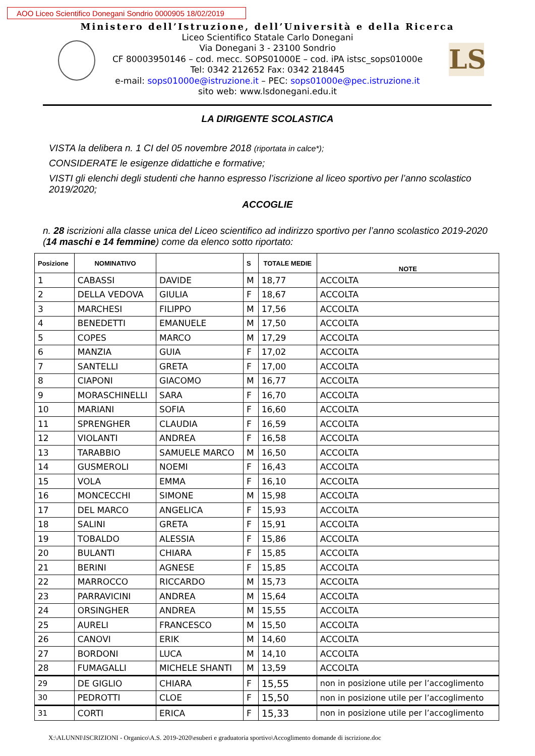AOO Liceo Scientifico Donegani Sondrio 0000905 18/02/2019
LS
Ministero dell’Istruzione, dell’Università e della Ricerca
Liceo Scientifico Statale Carlo Donegani
Via Donegani 3 - 23100 Sondrio
CF 80003950146 – cod. mecc. SOPS01000E – cod. iPA istsc_sops01000e
Tel: 0342 212652 Fax: 0342 218445
e-mail: sops01000e@istruzione.it – PEC: sops01000e@pec.istruzione.it
sito web: www.lsdonegani.edu.it
LA DIRIGENTE SCOLASTICA
VISTA la delibera n. 1 CI del 05 novembre 2018 (riportata in calce*);
CONSIDERATE le esigenze didattiche e formative;
VISTI gli elenchi degli studenti che hanno espresso l’iscrizione al liceo sportivo per l’anno scolastico 2019/2020;
ACCOGLIE
n. 28 iscrizioni alla classe unica del Liceo scientifico ad indirizzo sportivo per l’anno scolastico 2019-2020 (14 maschi e 14 femmine) come da elenco sotto riportato:
| Posizione | NOMINATIVO | | S | TOTALE MEDIE | NOTE |
| --- | --- | --- | --- | --- | --- |
| 1 | CABASSI | DAVIDE | M | 18,77 | ACCOLTA |
| 2 | DELLA VEDOVA | GIULIA | F | 18,67 | ACCOLTA |
| 3 | MARCHESI | FILIPPO | M | 17,56 | ACCOLTA |
| 4 | BENEDETTI | EMANUELE | M | 17,50 | ACCOLTA |
| 5 | COPES | MARCO | M | 17,29 | ACCOLTA |
| 6 | MANZIA | GUIA | F | 17,02 | ACCOLTA |
| 7 | SANTELLI | GRETA | F | 17,00 | ACCOLTA |
| 8 | CIAPONI | GIACOMO | M | 16,77 | ACCOLTA |
| 9 | MORASCHINELLI | SARA | F | 16,70 | ACCOLTA |
| 10 | MARIANI | SOFIA | F | 16,60 | ACCOLTA |
| 11 | SPRENGHER | CLAUDIA | F | 16,59 | ACCOLTA |
| 12 | VIOLANTI | ANDREA | F | 16,58 | ACCOLTA |
| 13 | TARABBIO | SAMUELE MARCO | M | 16,50 | ACCOLTA |
| 14 | GUSMEROLI | NOEMI | F | 16,43 | ACCOLTA |
| 15 | VOLA | EMMA | F | 16,10 | ACCOLTA |
| 16 | MONCECCHI | SIMONE | M | 15,98 | ACCOLTA |
| 17 | DEL MARCO | ANGELICA | F | 15,93 | ACCOLTA |
| 18 | SALINI | GRETA | F | 15,91 | ACCOLTA |
| 19 | TOBALDO | ALESSIA | F | 15,86 | ACCOLTA |
| 20 | BULANTI | CHIARA | F | 15,85 | ACCOLTA |
| 21 | BERINI | AGNESE | F | 15,85 | ACCOLTA |
| 22 | MARROCCO | RICCARDO | M | 15,73 | ACCOLTA |
| 23 | PARRAVICINI | ANDREA | M | 15,64 | ACCOLTA |
| 24 | ORSINGHER | ANDREA | M | 15,55 | ACCOLTA |
| 25 | AURELI | FRANCESCO | M | 15,50 | ACCOLTA |
| 26 | CANOVI | ERIK | M | 14,60 | ACCOLTA |
| 27 | BORDONI | LUCA | M | 14,10 | ACCOLTA |
| 28 | FUMAGALLI | MICHELE SHANTI | M | 13,59 | ACCOLTA |
| 29 | DE GIGLIO | CHIARA | F | 15,55 | non in posizione utile per l’accoglimento |
| 30 | PEDROTTI | CLOE | F | 15,50 | non in posizione utile per l’accoglimento |
| 31 | CORTI | ERICA | F | 15,33 | non in posizione utile per l’accoglimento |
X:\ALUNNI\ISCRIZIONI - Organico\A.S. 2019-2020\esuberi e graduatoria sportivo\Accoglimento domande di iscrizione.doc